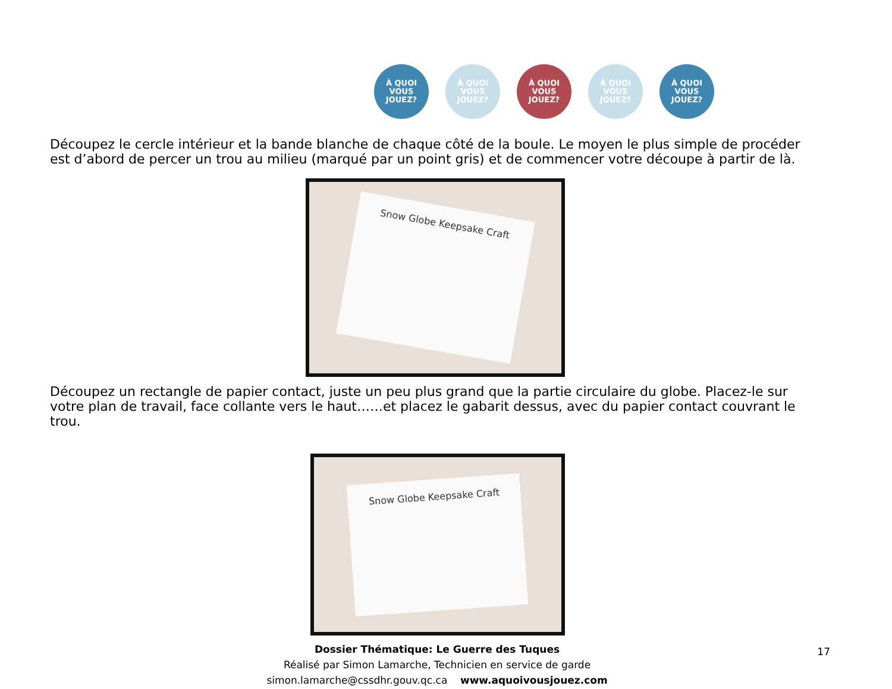À QUOI VOUS JOUEZ?
À QUOI VOUS JOUEZ?
À QUOI VOUS JOUEZ?
À QUOI VOUS JOUEZ?
À QUOI VOUS JOUEZ?
Découpez le cercle intérieur et la bande blanche de chaque côté de la boule. Le moyen le plus simple de procéder est d’abord de percer un trou au milieu (marqué par un point gris) et de commencer votre découpe à partir de là.
Snow Globe Keepsake Craft
Découpez un rectangle de papier contact, juste un peu plus grand que la partie circulaire du globe. Placez-le sur votre plan de travail, face collante vers le haut……et placez le gabarit dessus, avec du papier contact couvrant le trou.
Snow Globe Keepsake Craft
Dossier Thématique: Le Guerre des Tuques
Réalisé par Simon Lamarche, Technicien en service de garde
simon.lamarche@cssdhr.gouv.qc.ca www.aquoivousjouez.com
17